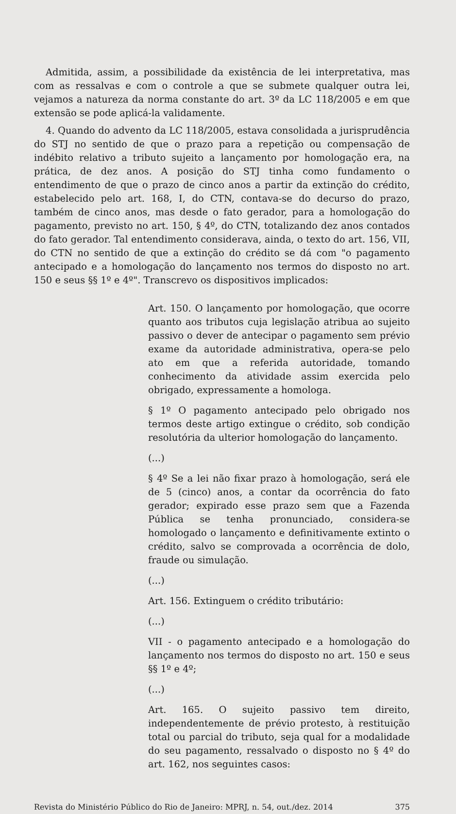Admitida, assim, a possibilidade da existência de lei interpretativa, mas com as ressalvas e com o controle a que se submete qualquer outra lei, vejamos a natureza da norma constante do art. 3º da LC 118/2005 e em que extensão se pode aplicá-la validamente.
4. Quando do advento da LC 118/2005, estava consolidada a jurisprudência do STJ no sentido de que o prazo para a repetição ou compensação de indébito relativo a tributo sujeito a lançamento por homologação era, na prática, de dez anos. A posição do STJ tinha como fundamento o entendimento de que o prazo de cinco anos a partir da extinção do crédito, estabelecido pelo art. 168, I, do CTN, contava-se do decurso do prazo, também de cinco anos, mas desde o fato gerador, para a homologação do pagamento, previsto no art. 150, § 4º, do CTN, totalizando dez anos contados do fato gerador. Tal entendimento considerava, ainda, o texto do art. 156, VII, do CTN no sentido de que a extinção do crédito se dá com "o pagamento antecipado e a homologação do lançamento nos termos do disposto no art. 150 e seus §§ 1º e 4º". Transcrevo os dispositivos implicados:
Art. 150. O lançamento por homologação, que ocorre quanto aos tributos cuja legislação atribua ao sujeito passivo o dever de antecipar o pagamento sem prévio exame da autoridade administrativa, opera-se pelo ato em que a referida autoridade, tomando conhecimento da atividade assim exercida pelo obrigado, expressamente a homologa.
§ 1º O pagamento antecipado pelo obrigado nos termos deste artigo extingue o crédito, sob condição resolutória da ulterior homologação do lançamento.
(...)
§ 4º Se a lei não fixar prazo à homologação, será ele de 5 (cinco) anos, a contar da ocorrência do fato gerador; expirado esse prazo sem que a Fazenda Pública se tenha pronunciado, considera-se homologado o lançamento e definitivamente extinto o crédito, salvo se comprovada a ocorrência de dolo, fraude ou simulação.
(...)
Art. 156. Extinguem o crédito tributário:
(...)
VII - o pagamento antecipado e a homologação do lançamento nos termos do disposto no art. 150 e seus §§ 1º e 4º;
(...)
Art. 165. O sujeito passivo tem direito, independentemente de prévio protesto, à restituição total ou parcial do tributo, seja qual for a modalidade do seu pagamento, ressalvado o disposto no § 4º do art. 162, nos seguintes casos:
Revista do Ministério Público do Rio de Janeiro: MPRJ, n. 54, out./dez. 2014 375